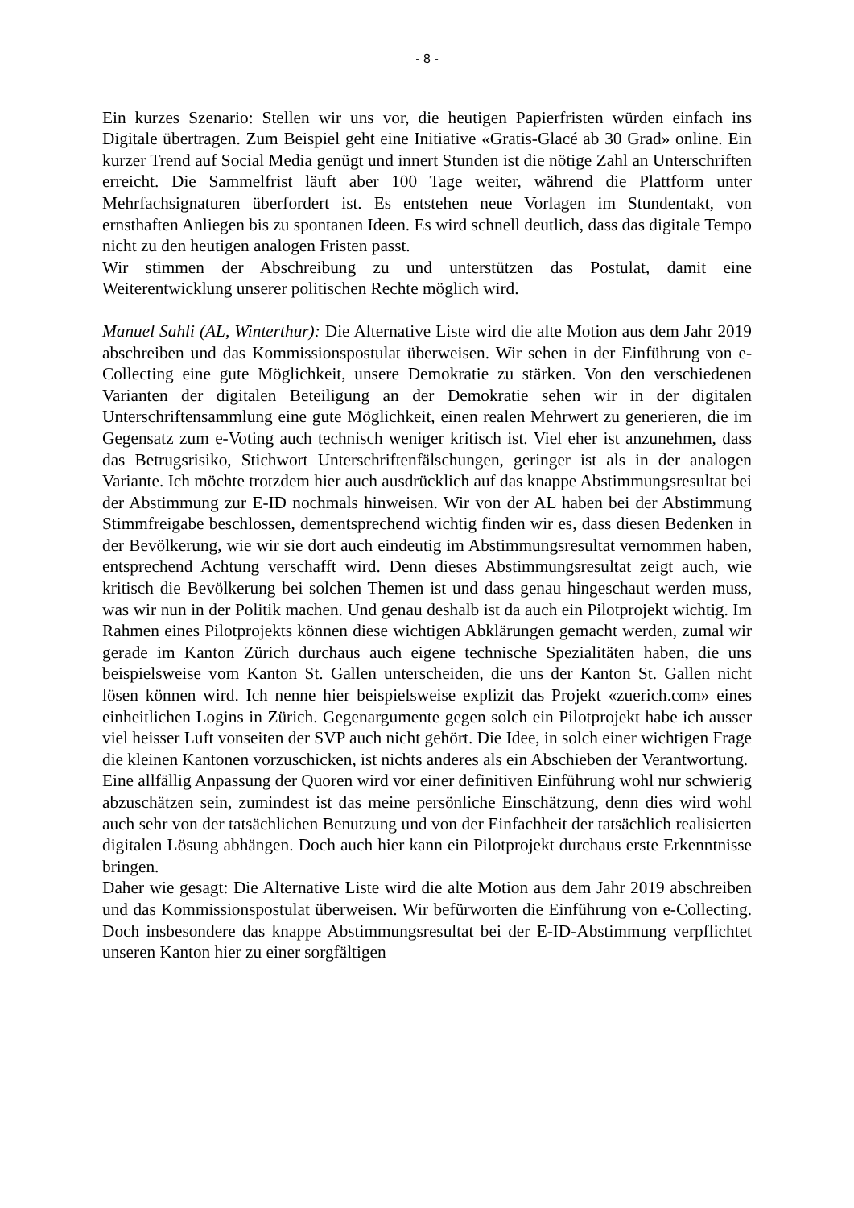- 8 -
Ein kurzes Szenario: Stellen wir uns vor, die heutigen Papierfristen würden einfach ins Digitale übertragen. Zum Beispiel geht eine Initiative «Gratis-Glacé ab 30 Grad» online. Ein kurzer Trend auf Social Media genügt und innert Stunden ist die nötige Zahl an Unterschriften erreicht. Die Sammelfrist läuft aber 100 Tage weiter, während die Plattform unter Mehrfachsignaturen überfordert ist. Es entstehen neue Vorlagen im Stundentakt, von ernsthaften Anliegen bis zu spontanen Ideen. Es wird schnell deutlich, dass das digitale Tempo nicht zu den heutigen analogen Fristen passt.
Wir stimmen der Abschreibung zu und unterstützen das Postulat, damit eine Weiterentwicklung unserer politischen Rechte möglich wird.
Manuel Sahli (AL, Winterthur): Die Alternative Liste wird die alte Motion aus dem Jahr 2019 abschreiben und das Kommissionspostulat überweisen. Wir sehen in der Einführung von e-Collecting eine gute Möglichkeit, unsere Demokratie zu stärken. Von den verschiedenen Varianten der digitalen Beteiligung an der Demokratie sehen wir in der digitalen Unterschriftensammlung eine gute Möglichkeit, einen realen Mehrwert zu generieren, die im Gegensatz zum e-Voting auch technisch weniger kritisch ist. Viel eher ist anzunehmen, dass das Betrugsrisiko, Stichwort Unterschriftenfälschungen, geringer ist als in der analogen Variante. Ich möchte trotzdem hier auch ausdrücklich auf das knappe Abstimmungsresultat bei der Abstimmung zur E-ID nochmals hinweisen. Wir von der AL haben bei der Abstimmung Stimmfreigabe beschlossen, dementsprechend wichtig finden wir es, dass diesen Bedenken in der Bevölkerung, wie wir sie dort auch eindeutig im Abstimmungsresultat vernommen haben, entsprechend Achtung verschafft wird. Denn dieses Abstimmungsresultat zeigt auch, wie kritisch die Bevölkerung bei solchen Themen ist und dass genau hingeschaut werden muss, was wir nun in der Politik machen. Und genau deshalb ist da auch ein Pilotprojekt wichtig. Im Rahmen eines Pilotprojekts können diese wichtigen Abklärungen gemacht werden, zumal wir gerade im Kanton Zürich durchaus auch eigene technische Spezialitäten haben, die uns beispielsweise vom Kanton St. Gallen unterscheiden, die uns der Kanton St. Gallen nicht lösen können wird. Ich nenne hier beispielsweise explizit das Projekt «zuerich.com» eines einheitlichen Logins in Zürich. Gegenargumente gegen solch ein Pilotprojekt habe ich ausser viel heisser Luft vonseiten der SVP auch nicht gehört. Die Idee, in solch einer wichtigen Frage die kleinen Kantonen vorzuschicken, ist nichts anderes als ein Abschieben der Verantwortung.
Eine allfällig Anpassung der Quoren wird vor einer definitiven Einführung wohl nur schwierig abzuschätzen sein, zumindest ist das meine persönliche Einschätzung, denn dies wird wohl auch sehr von der tatsächlichen Benutzung und von der Einfachheit der tatsächlich realisierten digitalen Lösung abhängen. Doch auch hier kann ein Pilotprojekt durchaus erste Erkenntnisse bringen.
Daher wie gesagt: Die Alternative Liste wird die alte Motion aus dem Jahr 2019 abschreiben und das Kommissionspostulat überweisen. Wir befürworten die Einführung von e-Collecting. Doch insbesondere das knappe Abstimmungsresultat bei der E-ID-Abstimmung verpflichtet unseren Kanton hier zu einer sorgfältigen